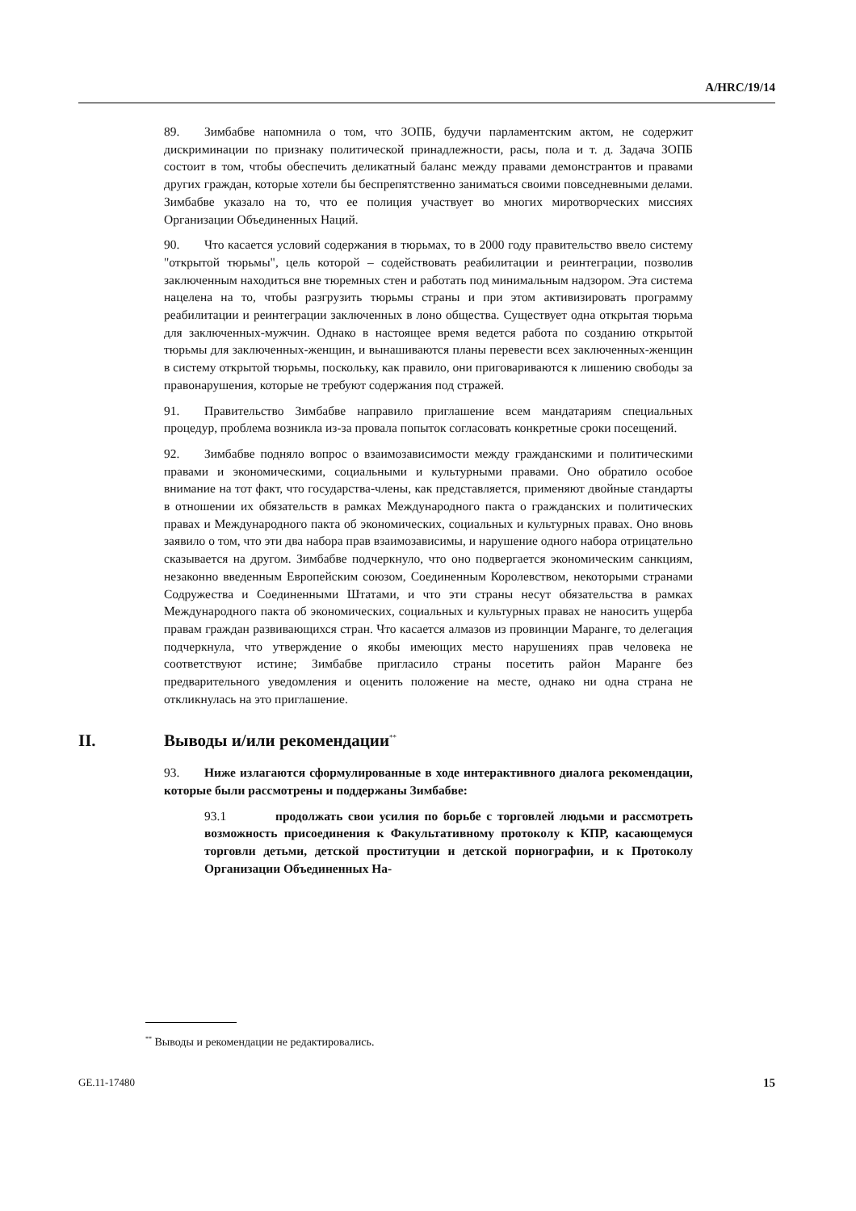A/HRC/19/14
89. Зимбабве напомнила о том, что ЗОПБ, будучи парламентским актом, не содержит дискриминации по признаку политической принадлежности, расы, пола и т. д. Задача ЗОПБ состоит в том, чтобы обеспечить деликатный баланс между правами демонстрантов и правами других граждан, которые хотели бы беспрепятственно заниматься своими повседневными делами. Зимбабве указало на то, что ее полиция участвует во многих миротворческих миссиях Организации Объединенных Наций.
90. Что касается условий содержания в тюрьмах, то в 2000 году правительство ввело систему "открытой тюрьмы", цель которой – содействовать реабилитации и реинтеграции, позволив заключенным находиться вне тюремных стен и работать под минимальным надзором. Эта система нацелена на то, чтобы разгрузить тюрьмы страны и при этом активизировать программу реабилитации и реинтеграции заключенных в лоно общества. Существует одна открытая тюрьма для заключенных-мужчин. Однако в настоящее время ведется работа по созданию открытой тюрьмы для заключенных-женщин, и вынашиваются планы перевести всех заключенных-женщин в систему открытой тюрьмы, поскольку, как правило, они приговариваются к лишению свободы за правонарушения, которые не требуют содержания под стражей.
91. Правительство Зимбабве направило приглашение всем мандатариям специальных процедур, проблема возникла из-за провала попыток согласовать конкретные сроки посещений.
92. Зимбабве подняло вопрос о взаимозависимости между гражданскими и политическими правами и экономическими, социальными и культурными правами. Оно обратило особое внимание на тот факт, что государства-члены, как представляется, применяют двойные стандарты в отношении их обязательств в рамках Международного пакта о гражданских и политических правах и Международного пакта об экономических, социальных и культурных правах. Оно вновь заявило о том, что эти два набора прав взаимозависимы, и нарушение одного набора отрицательно сказывается на другом. Зимбабве подчеркнуло, что оно подвергается экономическим санкциям, незаконно введенным Европейским союзом, Соединенным Королевством, некоторыми странами Содружества и Соединенными Штатами, и что эти страны несут обязательства в рамках Международного пакта об экономических, социальных и культурных правах не наносить ущерба правам граждан развивающихся стран. Что касается алмазов из провинции Маранге, то делегация подчеркнула, что утверждение о якобы имеющих место нарушениях прав человека не соответствуют истине; Зимбабве пригласило страны посетить район Маранге без предварительного уведомления и оценить положение на месте, однако ни одна страна не откликнулась на это приглашение.
II. Выводы и/или рекомендации<sup>**</sup>
93. Ниже излагаются сформулированные в ходе интерактивного диалога рекомендации, которые были рассмотрены и поддержаны Зимбабве:
93.1 продолжать свои усилия по борьбе с торговлей людьми и рассмотреть возможность присоединения к Факультативному протоколу к КПР, касающемуся торговли детьми, детской проституции и детской порнографии, и к Протоколу Организации Объединенных На-
<sup>**</sup> Выводы и рекомендации не редактировались.
GE.11-17480 15